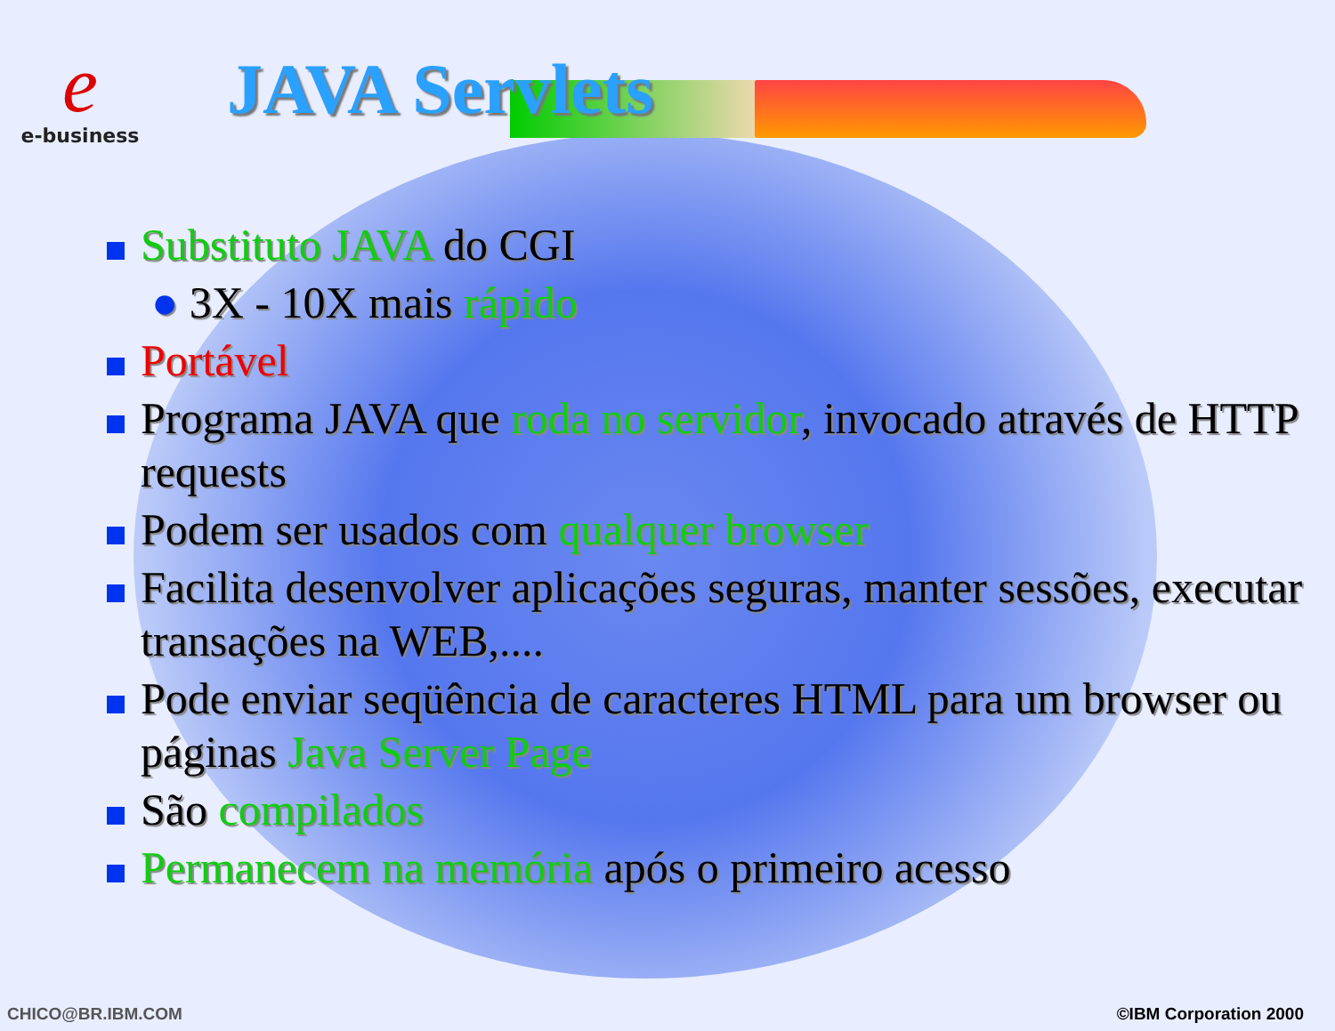e
e-business
JAVA Servlets
Substituto JAVA do CGI
● 3X - 10X mais rápido
Portável
Programa JAVA que roda no servidor, invocado através de HTTP requests
Podem ser usados com qualquer browser
Facilita desenvolver aplicações seguras, manter sessões, executar transações na WEB,....
Pode enviar seqüência de caracteres HTML para um browser ou páginas Java Server Page
São compilados
Permanecem na memória após o primeiro acesso
CHICO@BR.IBM.COM ©IBM Corporation 2000